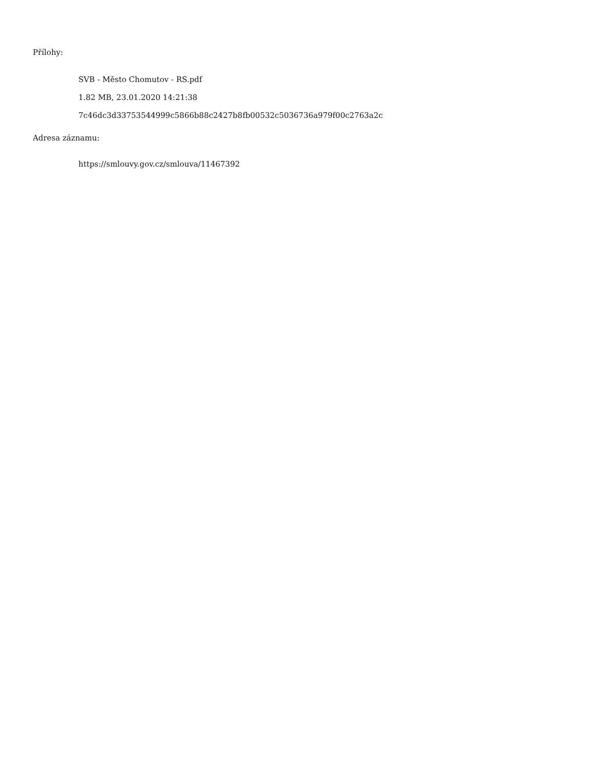Přílohy:
SVB - Město Chomutov - RS.pdf
1.82 MB, 23.01.2020 14:21:38
7c46dc3d33753544999c5866b88c2427b8fb00532c5036736a979f00c2763a2c
Adresa záznamu:
https://smlouvy.gov.cz/smlouva/11467392